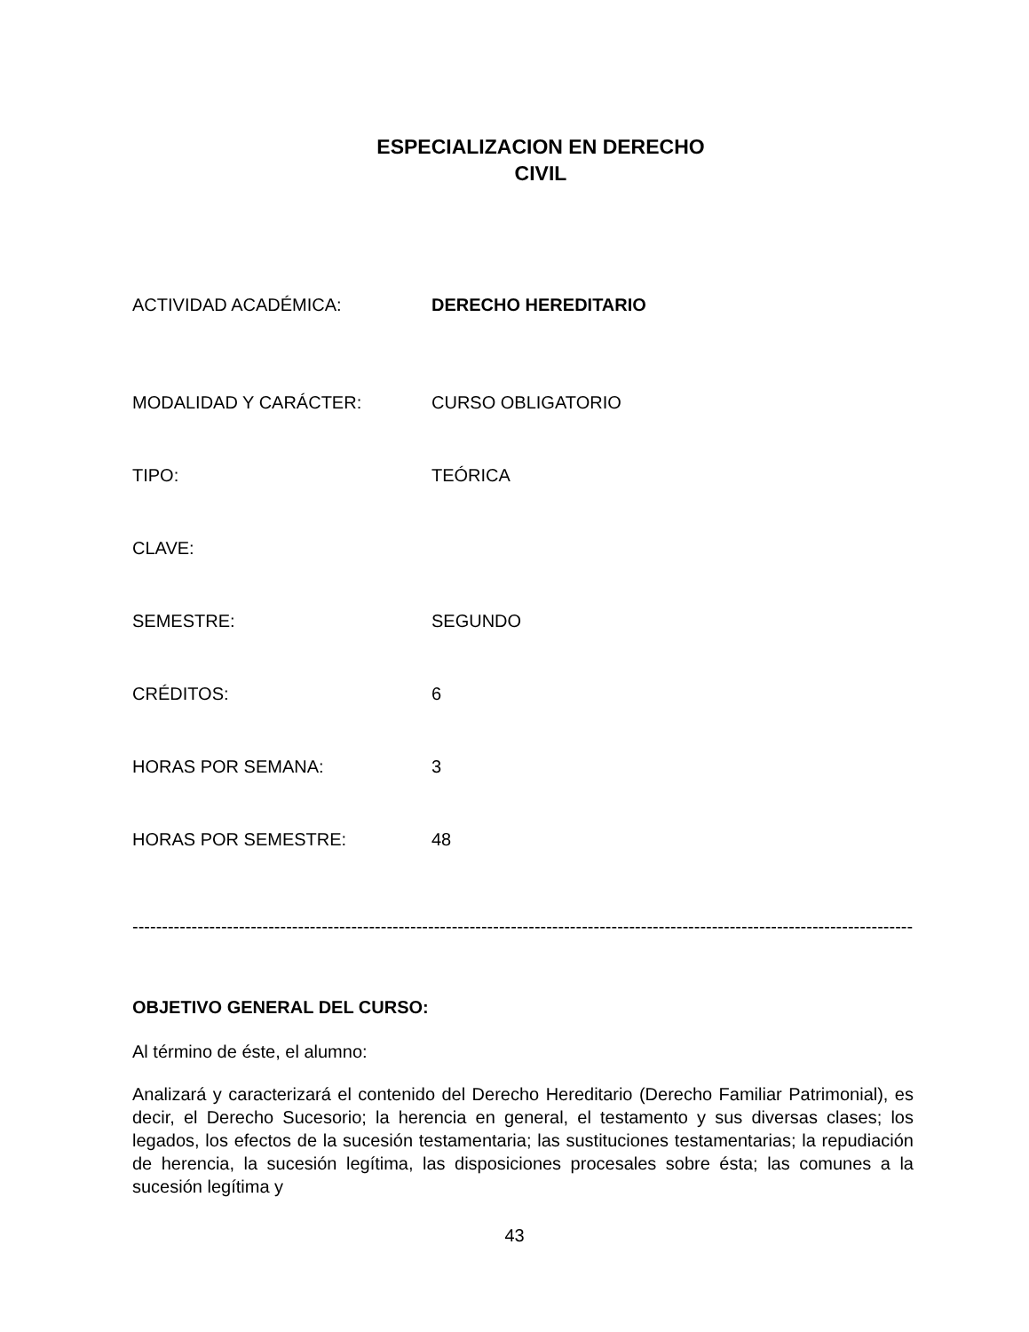ESPECIALIZACION EN DERECHO
CIVIL
ACTIVIDAD ACADÉMICA: DERECHO HEREDITARIO
MODALIDAD Y CARÁCTER: CURSO OBLIGATORIO
TIPO: TEÓRICA
CLAVE:
SEMESTRE: SEGUNDO
CRÉDITOS: 6
HORAS POR SEMANA: 3
HORAS POR SEMESTRE: 48
--------------------------------------------------------------------------------------------------------------------------------------------------
OBJETIVO GENERAL DEL CURSO:
Al término de éste, el alumno:
Analizará y caracterizará el contenido del Derecho Hereditario (Derecho Familiar Patrimonial), es decir, el Derecho Sucesorio; la herencia en general, el testamento y sus diversas clases; los legados, los efectos de la sucesión testamentaria; las sustituciones testamentarias; la repudiación de herencia, la sucesión legítima, las disposiciones procesales sobre ésta; las comunes a la sucesión legítima y
43